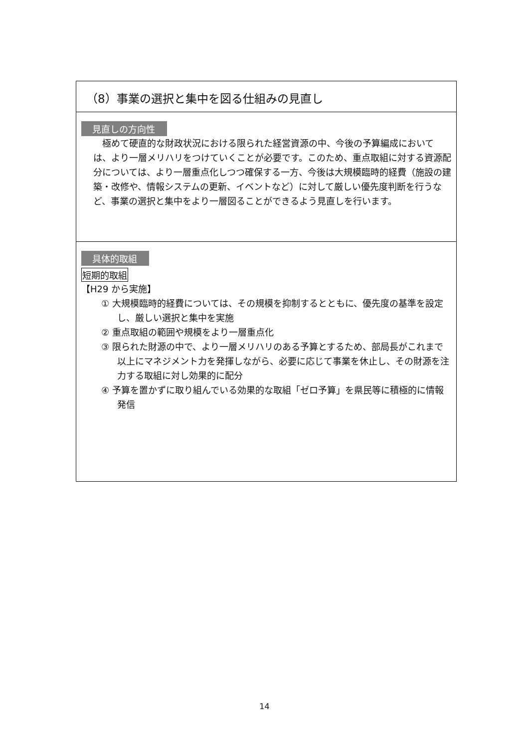（8）事業の選択と集中を図る仕組みの見直し
見直しの方向性
極めて硬直的な財政状況における限られた経営資源の中、今後の予算編成においては、より一層メリハリをつけていくことが必要です。このため、重点取組に対する資源配分については、より一層重点化しつつ確保する一方、今後は大規模臨時的経費（施設の建築・改修や、情報システムの更新、イベントなど）に対して厳しい優先度判断を行うなど、事業の選択と集中をより一層図ることができるよう見直しを行います。
具体的取組
短期的取組
【H29 から実施】
① 大規模臨時的経費については、その規模を抑制するとともに、優先度の基準を設定し、厳しい選択と集中を実施
② 重点取組の範囲や規模をより一層重点化
③ 限られた財源の中で、より一層メリハリのある予算とするため、部局長がこれまで以上にマネジメント力を発揮しながら、必要に応じて事業を休止し、その財源を注力する取組に対し効果的に配分
④ 予算を置かずに取り組んでいる効果的な取組「ゼロ予算」を県民等に積極的に情報発信
14